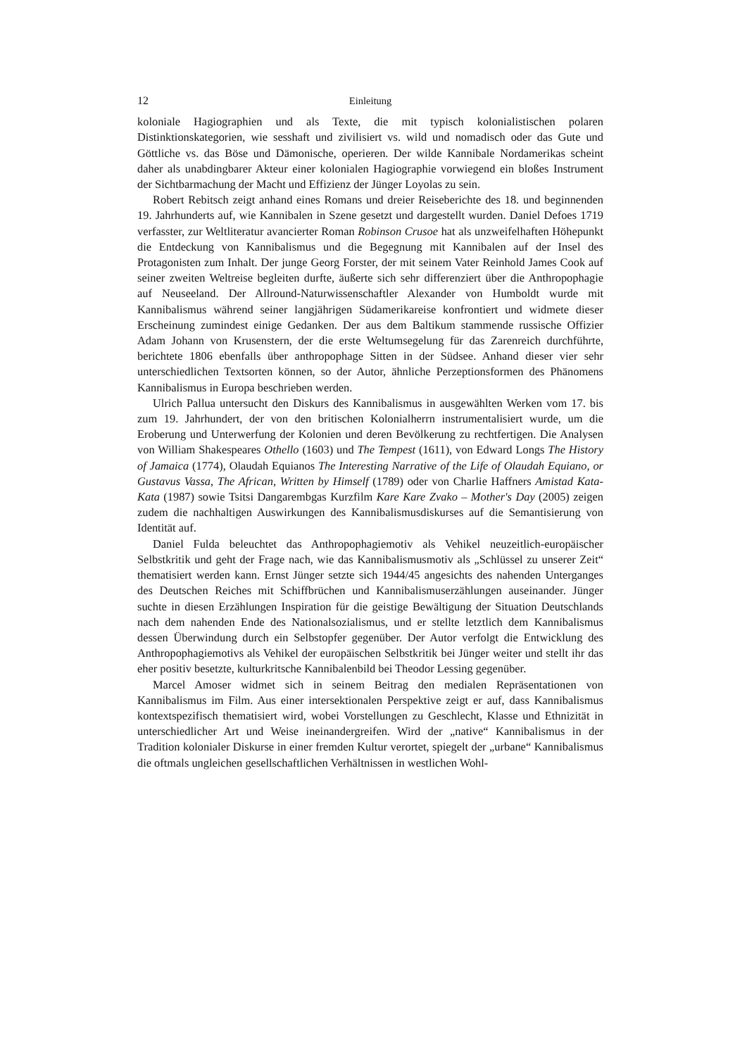12 Einleitung
koloniale Hagiographien und als Texte, die mit typisch kolonialistischen polaren Distinktionskategorien, wie sesshaft und zivilisiert vs. wild und nomadisch oder das Gute und Göttliche vs. das Böse und Dämonische, operieren. Der wilde Kannibale Nordamerikas scheint daher als unabdingbarer Akteur einer kolonialen Hagiographie vorwiegend ein bloßes Instrument der Sichtbarmachung der Macht und Effizienz der Jünger Loyolas zu sein.
Robert Rebitsch zeigt anhand eines Romans und dreier Reiseberichte des 18. und beginnenden 19. Jahrhunderts auf, wie Kannibalen in Szene gesetzt und dargestellt wurden. Daniel Defoes 1719 verfasster, zur Weltliteratur avancierter Roman Robinson Crusoe hat als unzweifelhaften Höhepunkt die Entdeckung von Kannibalismus und die Begegnung mit Kannibalen auf der Insel des Protagonisten zum Inhalt. Der junge Georg Forster, der mit seinem Vater Reinhold James Cook auf seiner zweiten Weltreise begleiten durfte, äußerte sich sehr differenziert über die Anthropophagie auf Neuseeland. Der Allround-Naturwissenschaftler Alexander von Humboldt wurde mit Kannibalismus während seiner langjährigen Südamerikareise konfrontiert und widmete dieser Erscheinung zumindest einige Gedanken. Der aus dem Baltikum stammende russische Offizier Adam Johann von Krusenstern, der die erste Weltumsegelung für das Zarenreich durchführte, berichtete 1806 ebenfalls über anthropophage Sitten in der Südsee. Anhand dieser vier sehr unterschiedlichen Textsorten können, so der Autor, ähnliche Perzeptionsformen des Phänomens Kannibalismus in Europa beschrieben werden.
Ulrich Pallua untersucht den Diskurs des Kannibalismus in ausgewählten Werken vom 17. bis zum 19. Jahrhundert, der von den britischen Kolonialherrn instrumentalisiert wurde, um die Eroberung und Unterwerfung der Kolonien und deren Bevölkerung zu rechtfertigen. Die Analysen von William Shakespeares Othello (1603) und The Tempest (1611), von Edward Longs The History of Jamaica (1774), Olaudah Equianos The Interesting Narrative of the Life of Olaudah Equiano, or Gustavus Vassa, The African, Written by Himself (1789) oder von Charlie Haffners Amistad Kata-Kata (1987) sowie Tsitsi Dangarembgas Kurzfilm Kare Kare Zvako – Mother's Day (2005) zeigen zudem die nachhaltigen Auswirkungen des Kannibalismusdiskurses auf die Semantisierung von Identität auf.
Daniel Fulda beleuchtet das Anthropophagiemotiv als Vehikel neuzeitlich-europäischer Selbstkritik und geht der Frage nach, wie das Kannibalismusmotiv als „Schlüssel zu unserer Zeit“ thematisiert werden kann. Ernst Jünger setzte sich 1944/45 angesichts des nahenden Unterganges des Deutschen Reiches mit Schiffbrüchen und Kannibalismuserzählungen auseinander. Jünger suchte in diesen Erzählungen Inspiration für die geistige Bewältigung der Situation Deutschlands nach dem nahenden Ende des Nationalsozialismus, und er stellte letztlich dem Kannibalismus dessen Überwindung durch ein Selbstopfer gegenüber. Der Autor verfolgt die Entwicklung des Anthropophagiemotivs als Vehikel der europäischen Selbstkritik bei Jünger weiter und stellt ihr das eher positiv besetzte, kulturkritsche Kannibalenbild bei Theodor Lessing gegenüber.
Marcel Amoser widmet sich in seinem Beitrag den medialen Repräsentationen von Kannibalismus im Film. Aus einer intersektionalen Perspektive zeigt er auf, dass Kannibalismus kontextspezifisch thematisiert wird, wobei Vorstellungen zu Geschlecht, Klasse und Ethnizität in unterschiedlicher Art und Weise ineinandergreifen. Wird der „native“ Kannibalismus in der Tradition kolonialer Diskurse in einer fremden Kultur verortet, spiegelt der „urbane“ Kannibalismus die oftmals ungleichen gesellschaftlichen Verhältnissen in westlichen Wohl-